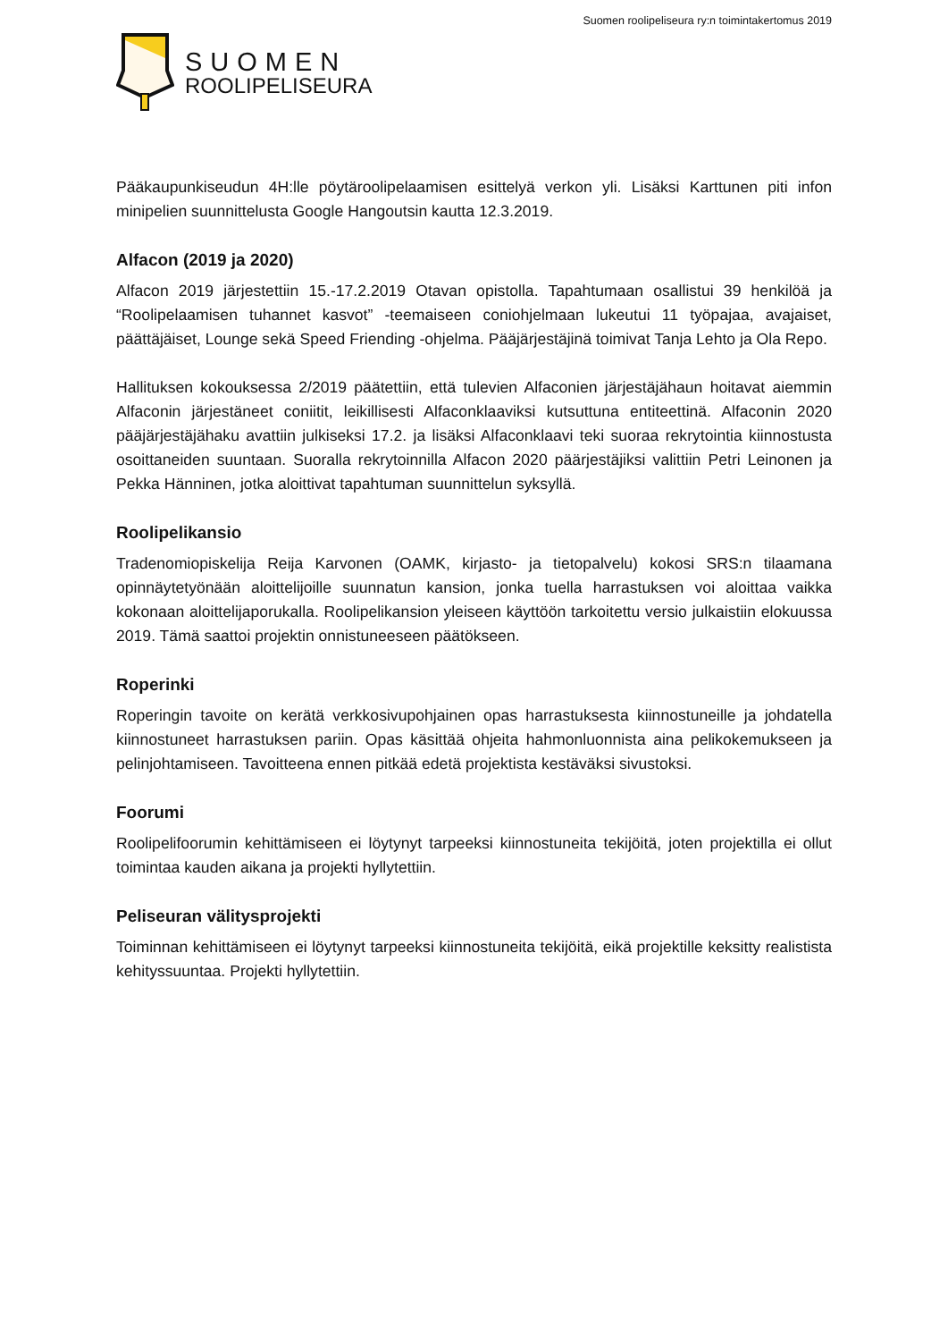Suomen roolipeliseura ry:n toimintakertomus 2019
SUOMEN
ROOLIPELISEURA
Pääkaupunkiseudun 4H:lle pöytäroolipelaamisen esittelyä verkon yli. Lisäksi Karttunen piti infon minipelien suunnittelusta Google Hangoutsin kautta 12.3.2019.
Alfacon (2019 ja 2020)
Alfacon 2019 järjestettiin 15.-17.2.2019 Otavan opistolla. Tapahtumaan osallistui 39 henkilöä ja “Roolipelaamisen tuhannet kasvot” -teemaiseen coniohjelmaan lukeutui 11 työpajaa, avajaiset, päättäjäiset, Lounge sekä Speed Friending -ohjelma. Pääjärjestäjinä toimivat Tanja Lehto ja Ola Repo.
Hallituksen kokouksessa 2/2019 päätettiin, että tulevien Alfaconien järjestäjähaun hoitavat aiemmin Alfaconin järjestäneet coniitit, leikillisesti Alfaconklaaviksi kutsuttuna entiteettinä. Alfaconin 2020 pääjärjestäjähaku avattiin julkiseksi 17.2. ja lisäksi Alfaconklaavi teki suoraa rekrytointia kiinnostusta osoittaneiden suuntaan. Suoralla rekrytoinnilla Alfacon 2020 päärjestäjiksi valittiin Petri Leinonen ja Pekka Hänninen, jotka aloittivat tapahtuman suunnittelun syksyllä.
Roolipelikansio
Tradenomiopiskelija Reija Karvonen (OAMK, kirjasto- ja tietopalvelu) kokosi SRS:n tilaamana opinnäytetyönään aloittelijoille suunnatun kansion, jonka tuella harrastuksen voi aloittaa vaikka kokonaan aloittelijaporukalla. Roolipelikansion yleiseen käyttöön tarkoitettu versio julkaistiin elokuussa 2019. Tämä saattoi projektin onnistuneeseen päätökseen.
Roperinki
Roperingin tavoite on kerätä verkkosivupohjainen opas harrastuksesta kiinnostuneille ja johdatella kiinnostuneet harrastuksen pariin. Opas käsittää ohjeita hahmonluonnista aina pelikokemukseen ja pelinjohtamiseen. Tavoitteena ennen pitkää edetä projektista kestäväksi sivustoksi.
Foorumi
Roolipelifoorumin kehittämiseen ei löytynyt tarpeeksi kiinnostuneita tekijöitä, joten projektilla ei ollut toimintaa kauden aikana ja projekti hyllytettiin.
Peliseuran välitysprojekti
Toiminnan kehittämiseen ei löytynyt tarpeeksi kiinnostuneita tekijöitä, eikä projektille keksitty realistista kehityssuuntaa. Projekti hyllytettiin.